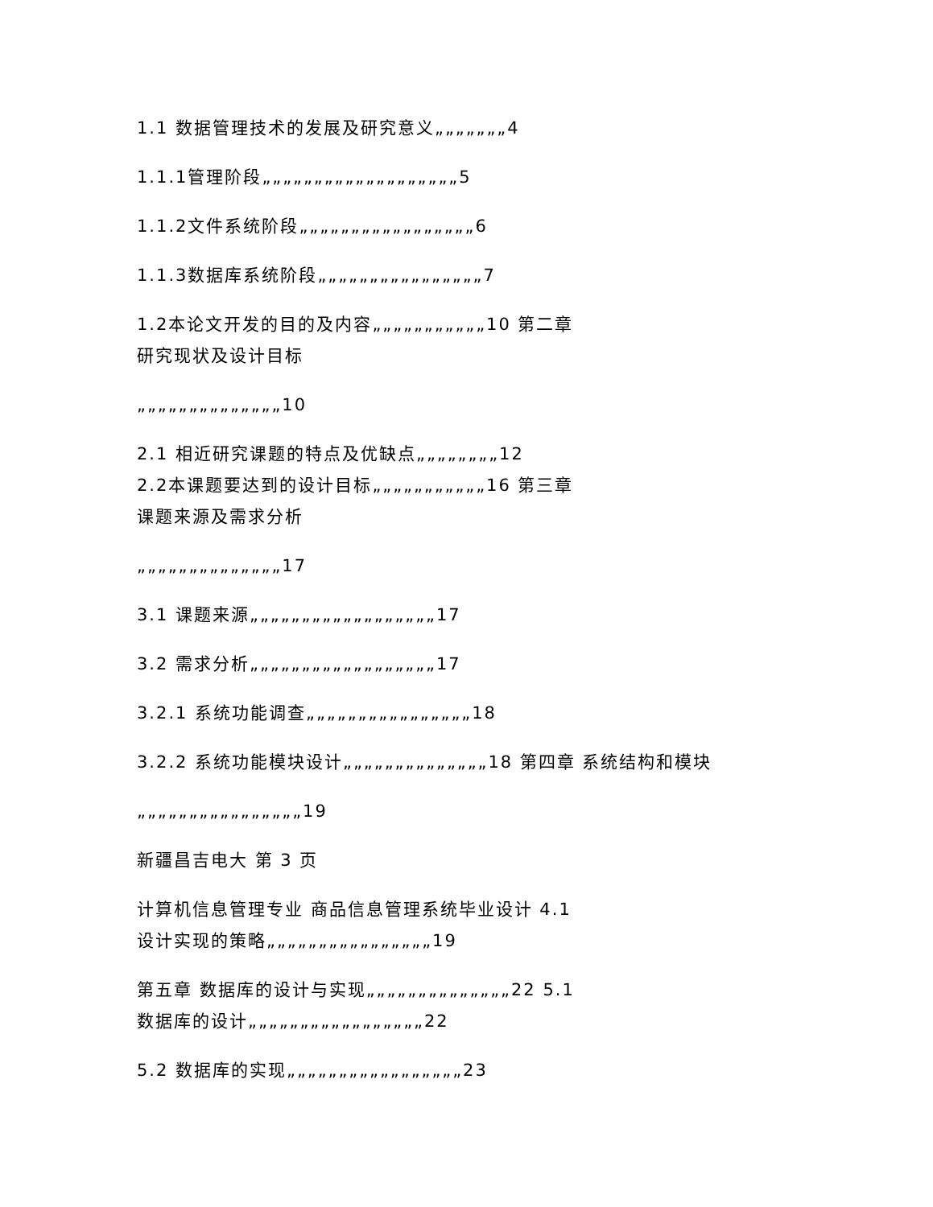1.1 数据管理技术的发展及研究意义„„„„„„„4
1.1.1管理阶段„„„„„„„„„„„„„„„„„„„5
1.1.2文件系统阶段„„„„„„„„„„„„„„„„„6
1.1.3数据库系统阶段„„„„„„„„„„„„„„„„7
1.2本论文开发的目的及内容„„„„„„„„„„„10 第二章
研究现状及设计目标
„„„„„„„„„„„„„„10
2.1 相近研究课题的特点及优缺点„„„„„„„„12
2.2本课题要达到的设计目标„„„„„„„„„„„16 第三章
课题来源及需求分析
„„„„„„„„„„„„„„17
3.1 课题来源„„„„„„„„„„„„„„„„„„17
3.2 需求分析„„„„„„„„„„„„„„„„„„17
3.2.1 系统功能调查„„„„„„„„„„„„„„„„18
3.2.2 系统功能模块设计„„„„„„„„„„„„„„18 第四章 系统结构和模块
„„„„„„„„„„„„„„„„19
新疆昌吉电大 第 3 页
计算机信息管理专业 商品信息管理系统毕业设计 4.1
设计实现的策略„„„„„„„„„„„„„„„„19
第五章 数据库的设计与实现„„„„„„„„„„„„„„22 5.1
数据库的设计„„„„„„„„„„„„„„„„„22
5.2 数据库的实现„„„„„„„„„„„„„„„„„23